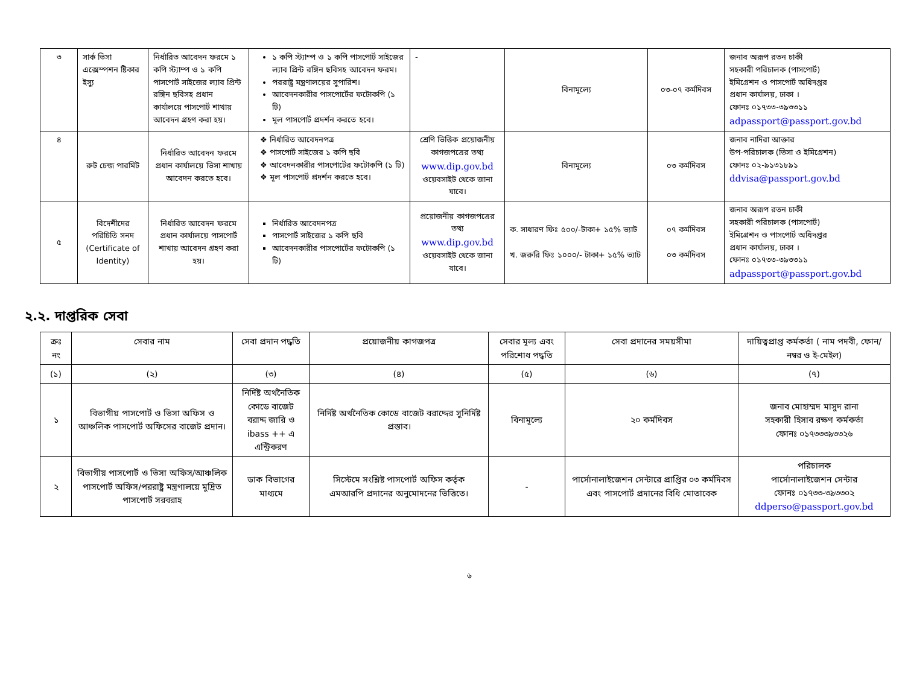| ৩ | সার্ক ভিসা এক্সেম্পশন ষ্টিকার ইস্যু | নির্ধারিত আবেদন ফরমে ১ কপি স্ট্যাম্প ও ১ কপি পাসপোর্ট সাইজের ল্যাব প্রিন্ট রঙ্গিন ছবিসহ প্রধান কার্যালয়ে পাসপোর্ট শাখায় আবেদন গ্রহণ করা হয়। | ১ কপি স্ট্যাম্প ও ১ কপি পাসপোর্ট সাইজের ল্যাব প্রিন্ট রঙ্গিন ছবিসহ আবেদন ফরম। পররাষ্ট্র মন্ত্রণালয়ের সুপারিশ। আবেদনকারীর পাসপোর্টের ফটোকপি (১ টি) মূল পাসপোর্ট প্রদর্শন করতে হবে। | - | বিনামূল্যে | ০৩-০৭ কর্মদিবস | জনাব অরূপ রতন চাকী সহকারী পরিচালক (পাসপোর্ট) ইমিগ্রেশন ও পাসপোর্ট অধিদপ্তর প্রধান কার্যালয়, ঢাকা । ফোনঃ ০১৭৩৩-৩৯৩৩১১ adpassport@passport.gov.bd |
| ৪ | রুট চেন্জ পারমিট | নির্ধারিত আবেদন ফরমে প্রধান কার্যালয়ে ভিসা শাখায় আবেদন করতে হবে। | ❖ নির্ধারিত আবেদনপত্র ❖ পাসপোর্ট সাইজের ১ কপি ছবি ❖ আবেদনকারীর পাসপোর্টের ফটোকপি (১ টি) ❖ মূল পাসপোর্ট প্রদর্শন করতে হবে। | শ্রেণি ভিত্তিক প্রয়োজনীয় কাগজপত্রের তথ্য www.dip.gov.bd ওয়েবসাইট থেকে জানা যাবে। | বিনামূল্যে | ০৩ কর্মদিবস | জনাব নাদিরা আক্তার উপ-পরিচালক (ভিসা ও ইমিগ্রেশন) ফোনঃ ০২-৯১৩১৮৯১ ddvisa@passport.gov.bd |
| ৫ | বিদেশীদের পরিচিতি সনদ (Certificate of Identity) | নির্ধারিত আবেদন ফরমে প্রধান কার্যালয়ে পাসপোর্ট শাখায় আবেদন গ্রহণ করা হয়। | নির্ধারিত আবেদনপত্র পাসপোর্ট সাইজের ১ কপি ছবি আবেদনকারীর পাসপোর্টের ফটোকপি (১ টি) | প্রয়োজনীয় কাগজপত্রের তথ্য www.dip.gov.bd ওয়েবসাইট থেকে জানা যাবে। | ক. সাধারণ ফিঃ ৫০০/-টাকা+ ১৫% ভ্যাট খ. জরুরি ফিঃ ১০০০/- টাকা+ ১৫% ভ্যাট | ০৭ কর্মদিবস ০৩ কর্মদিবস | জনাব অরূপ রতন চাকী সহকারী পরিচালক (পাসপোর্ট) ইমিগ্রেশন ও পাসপোর্ট অধিদপ্তর প্রধান কার্যালয়, ঢাকা । ফোনঃ ০১৭৩৩-৩৯৩৩১১ adpassport@passport.gov.bd |
২.২. দাপ্তরিক সেবা
| ক্রঃ নং | সেবার নাম | সেবা প্রদান পদ্ধতি | প্রয়োজনীয় কাগজপত্র | সেবার মূল্য এবং পরিশোধ পদ্ধতি | সেবা প্রদানের সময়সীমা | দায়িত্বপ্রাপ্ত কর্মকর্তা ( নাম পদবী, ফোন/ নম্বর ও ই-মেইল) |
| --- | --- | --- | --- | --- | --- | --- |
| (১) | (২) | (৩) | (৪) | (৫) | (৬) | (৭) |
| ১ | বিভাগীয় পাসপোর্ট ও ভিসা অফিস ও আঞ্চলিক পাসপোর্ট অফিসের বাজেট প্রদান। | নির্দিষ্ট অর্থনৈতিক কোডে বাজেট বরাদ্দ জারি ও ibass ++ এ এন্ট্রিকরণ | নির্দিষ্ট অর্থনৈতিক কোডে বাজেট বরাদ্দের সুনির্দিষ্ট প্রস্তাব। | বিনামূল্যে | ২০ কর্মদিবস | জনাব মোহাম্মদ মাসুদ রানা সহকারী হিসাব রক্ষণ কর্মকর্তা ফোনঃ ০১৭৩৩৩৯৩৩২৬ |
| ২ | বিভাগীয় পাসপোর্ট ও ভিসা অফিস/আঞ্চলিক পাসপোর্ট অফিস/পররাষ্ট্র মন্ত্রণালয়ে মুদ্রিত পাসপোর্ট সরবরাহ | ডাক বিভাগের মাধ্যমে | সিস্টেমে সংশ্লিষ্ট পাসপোর্ট অফিস কর্তৃক এমআরপি প্রদানের অনুমোদনের ভিত্তিতে। | - | পার্সোনালাইজেশন সেন্টারে প্রাপ্তির ০৩ কর্মদিবস এবং পাসপোর্ট প্রদানের বিধি মোতাবেক | পরিচালক পার্সোনালাইজেশন সেন্টার ফোনঃ ০১৭৩৩-৩৯৩৩০২ ddperso@passport.gov.bd |
৬